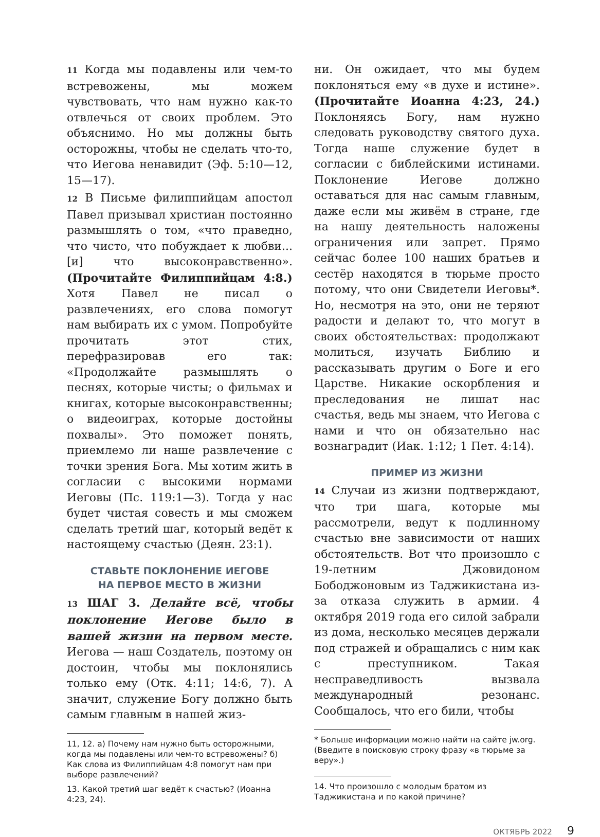11 Когда мы подавлены или чем-то встревожены, мы можем чувствовать, что нам нужно как-то отвлечься от своих проблем. Это объяснимо. Но мы должны быть осторожны, чтобы не сделать что-то, что Иегова ненавидит (Эф. 5:10—12, 15—17).
12 В Письме филиппийцам апостол Павел призывал христиан постоянно размышлять о том, «что праведно, что чисто, что побуждает к любви... [и] что высоконравственно». (Прочитайте Филиппийцам 4:8.) Хотя Павел не писал о развлечениях, его слова помогут нам выбирать их с умом. Попробуйте прочитать этот стих, перефразировав его так: «Продолжайте размышлять о песнях, которые чисты; о фильмах и книгах, которые высоконравственны; о видеоиграх, которые достойны похвалы». Это поможет понять, приемлемо ли наше развлечение с точки зрения Бога. Мы хотим жить в согласии с высокими нормами Иеговы (Пс. 119:1—3). Тогда у нас будет чистая совесть и мы сможем сделать третий шаг, который ведёт к настоящему счастью (Деян. 23:1).
СТАВЬТЕ ПОКЛОНЕНИЕ ИЕГОВЕ
НА ПЕРВОЕ МЕСТО В ЖИЗНИ
13 ШАГ 3. Делайте всё, чтобы поклонение Иегове было в вашей жизни на первом месте. Иегова — наш Создатель, поэтому он достоин, чтобы мы поклонялись только ему (Отк. 4:11; 14:6, 7). А значит, служение Богу должно быть самым главным в нашей жиз-
11, 12. а) Почему нам нужно быть осторожными, когда мы подавлены или чем-то встревожены? б) Как слова из Филиппийцам 4:8 помогут нам при выборе развлечений?
13. Какой третий шаг ведёт к счастью? (Иоанна 4:23, 24).
ни. Он ожидает, что мы будем поклоняться ему «в духе и истине». (Прочитайте Иоанна 4:23, 24.) Поклоняясь Богу, нам нужно следовать руководству святого духа. Тогда наше служение будет в согласии с библейскими истинами. Поклонение Иегове должно оставаться для нас самым главным, даже если мы живём в стране, где на нашу деятельность наложены ограничения или запрет. Прямо сейчас более 100 наших братьев и сестёр находятся в тюрьме просто потому, что они Свидетели Иеговы*. Но, несмотря на это, они не теряют радости и делают то, что могут в своих обстоятельствах: продолжают молиться, изучать Библию и рассказывать другим о Боге и его Царстве. Никакие оскорбления и преследования не лишат нас счастья, ведь мы знаем, что Иегова с нами и что он обязательно нас вознаградит (Иак. 1:12; 1 Пет. 4:14).
ПРИМЕР ИЗ ЖИЗНИ
14 Случаи из жизни подтверждают, что три шага, которые мы рассмотрели, ведут к подлинному счастью вне зависимости от наших обстоятельств. Вот что произошло с 19-летним Джовидоном Бободжоновым из Таджикистана из-за отказа служить в армии. 4 октября 2019 года его силой забрали из дома, несколько месяцев держали под стражей и обращались с ним как с преступником. Такая несправедливость вызвала международный резонанс. Сообщалось, что его били, чтобы
* Больше информации можно найти на сайте jw.org. (Введите в поисковую строку фразу «в тюрьме за веру».)
14. Что произошло с молодым братом из Таджикистана и по какой причине?
ОКТЯБРЬ 2022 9